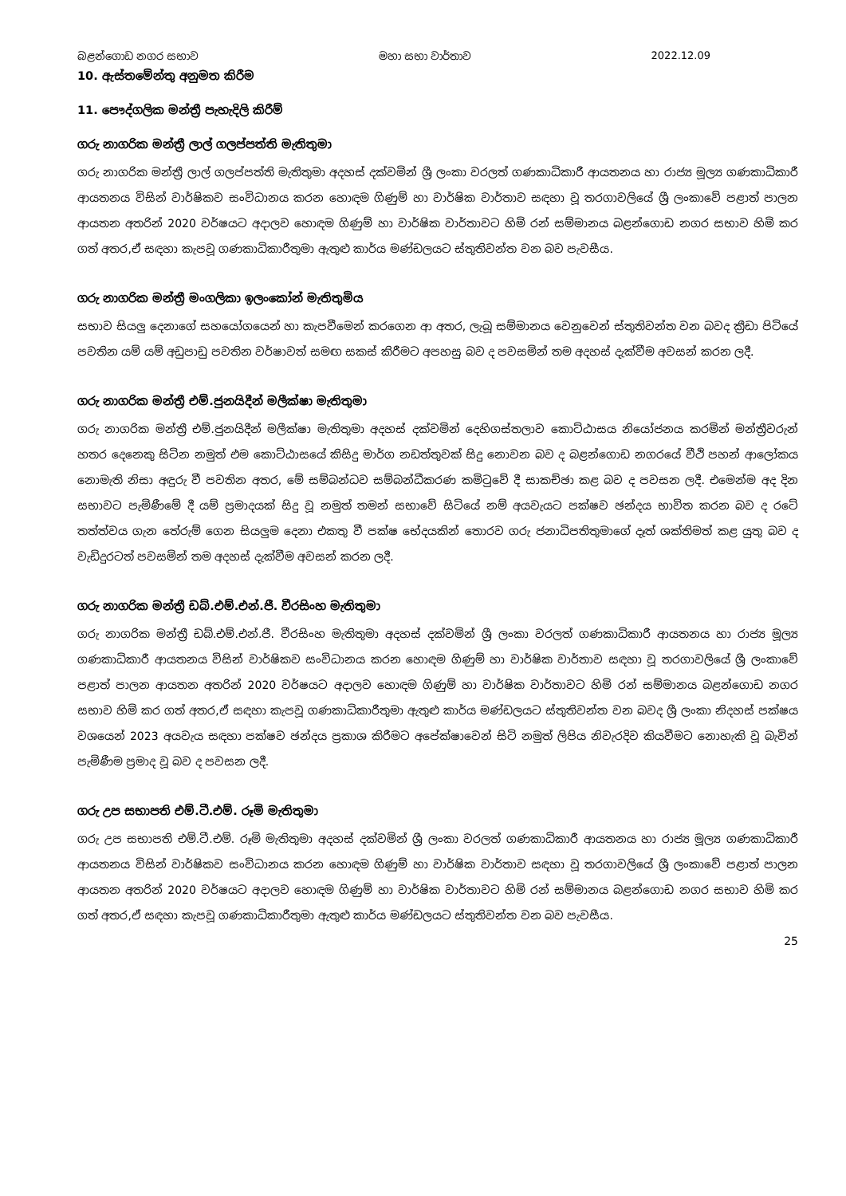බළන්ගොඩ නගර සභාව මහා සභා වාර්තාව 2022.12.09
10. ඇස්තමේන්තු අනුමත කිරීම
11. පෞද්ගලික මන්ත්‍රී පැහැදිලි කිරීම්
ගරු නාගරික මන්ත්‍රී ලාල් ගලප්පත්ති මැතිතුමා
ගරු නාගරික මන්ත්‍රී ලාල් ගලප්පත්ති මැතිතුමා අදහස් දක්වමින් ශ්‍රී ලංකා වරලත් ගණකාධිකාරී ආයතනය හා රාජ්‍ය මූල්‍ය ගණකාධිකාරී ආයතනය විසින් වාර්ෂිකව සංවිධානය කරන හොඳම ගිණුම් හා වාර්ෂික වාර්තාව සඳහා වූ තරගාවලියේ ශ්‍රී ලංකාවේ පළාත් පාලන ආයතන අතරින් 2020 වර්ෂයට අදාලව හොඳම ගිණුම් හා වාර්ෂික වාර්තාවට හිමි රන් සම්මානය බළන්ගොඩ නගර සභාව හිමි කර ගත් අතර,ඒ සඳහා කැපවූ ගණකාධිකාරීතුමා ඇතුළු කාර්ය මණ්ඩලයට ස්තුතිවන්ත වන බව පැවසීය.
ගරු නාගරික මන්ත්‍රී මංගලිකා ඉලංකෝන් මැතිතුමිය
සභාව සියලු දෙනාගේ සහයෝගයෙන් හා කැපවීමෙන් කරගෙන ආ අතර, ලැබූ සම්මානය වෙනුවෙන් ස්තුතිවන්ත වන බවද ක්‍රීඩා පිටියේ පවතින යම් යම් අඩුපාඩු පවතින වර්ෂාවත් සමඟ සකස් කිරීමට අපහසු බව ද පවසමින් තම අදහස් දැක්වීම අවසන් කරන ලදී.
ගරු නාගරික මන්ත්‍රී එම්.ජුනයිදීන් මලීක්ෂා මැතිතුමා
ගරු නාගරික මන්ත්‍රී එම්.ජුනයිදීන් මලීක්ෂා මැතිතුමා අදහස් දක්වමින් දෙහිගස්තලාව කොට්ඨාසය නියෝජනය කරමින් මන්ත්‍රීවරුන් හතර දෙනෙකු සිටින නමුත් එම කොට්ඨාසයේ කිසිදු මාර්ග නඩත්තුවක් සිදු නොවන බව ද බළන්ගොඩ නගරයේ වීථි පහන් ආලෝකය නොමැති නිසා අඳුරු වී පවතින අතර, මේ සම්බන්ධව සම්බන්ධීකරණ කමිටුවේ දී සාකච්ඡා කළ බව ද පවසන ලදී. එමෙන්ම අද දින සභාවට පැමිණීමේ දී යම් ප්‍රමාදයක් සිදු වූ නමුත් තමන් සභාවේ සිටියේ නම් අයවැයට පක්ෂව ඡන්දය භාවිත කරන බව ද රටේ තත්ත්වය ගැන තේරුම් ගෙන සියලුම දෙනා එකතු වී පක්ෂ භේදයකින් තොරව ගරු ජනාධිපතිතුමාගේ දෑත් ශක්තිමත් කළ යුතු බව ද වැඩිදුරටත් පවසමින් තම අදහස් දැක්වීම අවසන් කරන ලදී.
ගරු නාගරික මන්ත්‍රී ඩබ්.එම්.එන්.ජී. වීරසිංහ මැතිතුමා
ගරු නාගරික මන්ත්‍රී ඩබ්.එම්.එන්.ජී. වීරසිංහ මැතිතුමා අදහස් දක්වමින් ශ්‍රී ලංකා වරලත් ගණකාධිකාරී ආයතනය හා රාජ්‍ය මූල්‍ය ගණකාධිකාරී ආයතනය විසින් වාර්ෂිකව සංවිධානය කරන හොඳම ගිණුම් හා වාර්ෂික වාර්තාව සඳහා වූ තරගාවලියේ ශ්‍රී ලංකාවේ පළාත් පාලන ආයතන අතරින් 2020 වර්ෂයට අදාලව හොඳම ගිණුම් හා වාර්ෂික වාර්තාවට හිමි රන් සම්මානය බළන්ගොඩ නගර සභාව හිමි කර ගත් අතර,ඒ සඳහා කැපවූ ගණකාධිකාරීතුමා ඇතුළු කාර්ය මණ්ඩලයට ස්තුතිවන්ත වන බවද ශ්‍රී ලංකා නිදහස් පක්ෂය වශයෙන් 2023 අයවැය සඳහා පක්ෂව ඡන්දය ප්‍රකාශ කිරීමට අපේක්ෂාවෙන් සිටි නමුත් ලිපිය නිවැරදිව කියවීමට නොහැකි වූ බැවින් පැමිණීම ප්‍රමාද වූ බව ද පවසන ලදී.
ගරු උප සභාපති එම්.ටී.එම්. රූමි මැතිතුමා
ගරු උප සභාපති එම්.ටී.එම්. රූමි මැතිතුමා අදහස් දක්වමින් ශ්‍රී ලංකා වරලත් ගණකාධිකාරී ආයතනය හා රාජ්‍ය මූල්‍ය ගණකාධිකාරී ආයතනය විසින් වාර්ෂිකව සංවිධානය කරන හොඳම ගිණුම් හා වාර්ෂික වාර්තාව සඳහා වූ තරගාවලියේ ශ්‍රී ලංකාවේ පළාත් පාලන ආයතන අතරින් 2020 වර්ෂයට අදාලව හොඳම ගිණුම් හා වාර්ෂික වාර්තාවට හිමි රන් සම්මානය බළන්ගොඩ නගර සභාව හිමි කර ගත් අතර,ඒ සඳහා කැපවූ ගණකාධිකාරීතුමා ඇතුළු කාර්ය මණ්ඩලයට ස්තුතිවන්ත වන බව පැවසීය.
25